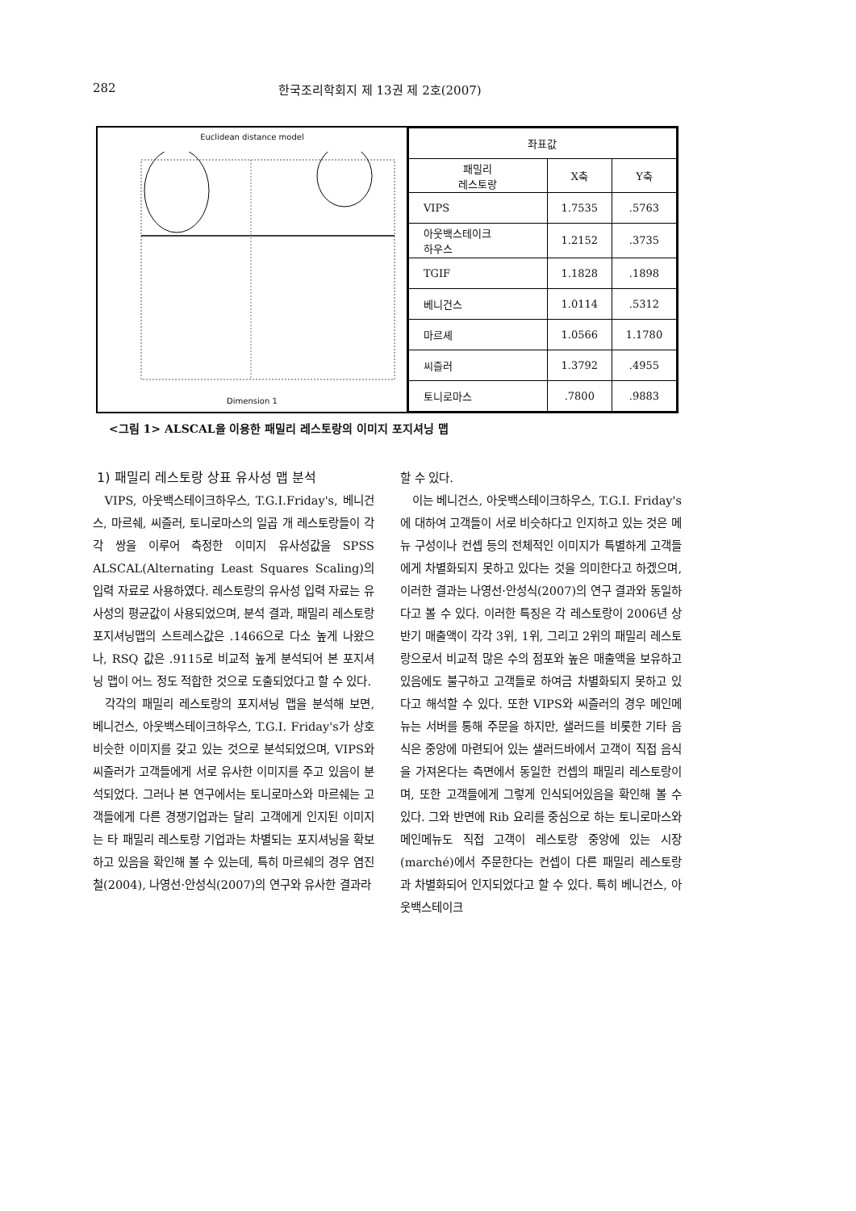282 한국조리학회지 제 13권 제 2호(2007)
Euclidean distance model
Dimension 1
| 좌표값 | | |
| --- | --- | --- |
| 패밀리 레스토랑 | X축 | Y축 |
| VIPS | 1.7535 | .5763 |
| 아웃백스테이크 하우스 | 1.2152 | .3735 |
| TGIF | 1.1828 | .1898 |
| 베니건스 | 1.0114 | .5312 |
| 마르셰 | 1.0566 | 1.1780 |
| 씨즐러 | 1.3792 | .4955 |
| 토니로마스 | .7800 | .9883 |
<그림 1> ALSCAL을 이용한 패밀리 레스토랑의 이미지 포지셔닝 맵
1) 패밀리 레스토랑 상표 유사성 맵 분석
VIPS, 아웃백스테이크하우스, T.G.I.Friday's, 베니건스, 마르쉐, 씨즐러, 토니로마스의 일곱 개 레스토랑들이 각각 쌍을 이루어 측정한 이미지 유사성값을 SPSS ALSCAL(Alternating Least Squares Scaling)의 입력 자료로 사용하였다. 레스토랑의 유사성 입력 자료는 유사성의 평균값이 사용되었으며, 분석 결과, 패밀리 레스토랑 포지셔닝맵의 스트레스값은 .1466으로 다소 높게 나왔으나, RSQ 값은 .9115로 비교적 높게 분석되어 본 포지셔닝 맵이 어느 정도 적합한 것으로 도출되었다고 할 수 있다.
각각의 패밀리 레스토랑의 포지셔닝 맵을 분석해 보면, 베니건스, 아웃백스테이크하우스, T.G.I. Friday's가 상호 비슷한 이미지를 갖고 있는 것으로 분석되었으며, VIPS와 씨즐러가 고객들에게 서로 유사한 이미지를 주고 있음이 분석되었다. 그러나 본 연구에서는 토니로마스와 마르쉐는 고객들에게 다른 경쟁기업과는 달리 고객에게 인지된 이미지는 타 패밀리 레스토랑 기업과는 차별되는 포지셔닝을 확보하고 있음을 확인해 볼 수 있는데, 특히 마르쉐의 경우 염진철(2004), 나영선·안성식(2007)의 연구와 유사한 결과라
할 수 있다.
이는 베니건스, 아웃백스테이크하우스, T.G.I. Friday's에 대하여 고객들이 서로 비슷하다고 인지하고 있는 것은 메뉴 구성이나 컨셉 등의 전체적인 이미지가 특별하게 고객들에게 차별화되지 못하고 있다는 것을 의미한다고 하겠으며, 이러한 결과는 나영선·안성식(2007)의 연구 결과와 동일하다고 볼 수 있다. 이러한 특징은 각 레스토랑이 2006년 상반기 매출액이 각각 3위, 1위, 그리고 2위의 패밀리 레스토랑으로서 비교적 많은 수의 점포와 높은 매출액을 보유하고 있음에도 불구하고 고객들로 하여금 차별화되지 못하고 있다고 해석할 수 있다. 또한 VIPS와 씨즐러의 경우 메인메뉴는 서버를 통해 주문을 하지만, 샐러드를 비롯한 기타 음식은 중앙에 마련되어 있는 샐러드바에서 고객이 직접 음식을 가져온다는 측면에서 동일한 컨셉의 패밀리 레스토랑이며, 또한 고객들에게 그렇게 인식되어있음을 확인해 볼 수 있다. 그와 반면에 Rib 요리를 중심으로 하는 토니로마스와 메인메뉴도 직접 고객이 레스토랑 중앙에 있는 시장(marché)에서 주문한다는 컨셉이 다른 패밀리 레스토랑과 차별화되어 인지되었다고 할 수 있다. 특히 베니건스, 아웃백스테이크